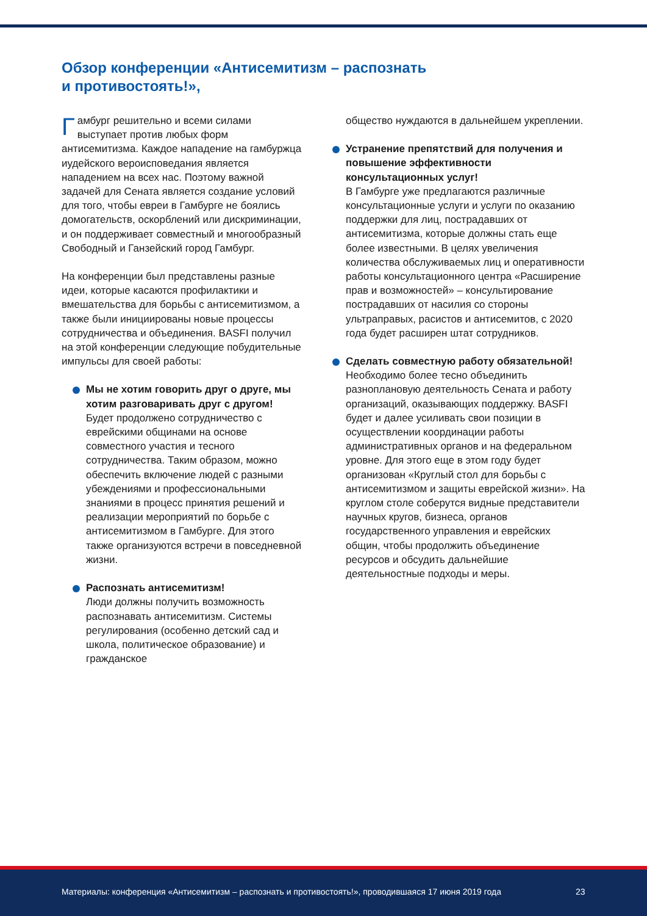Обзор конференции «Антисемитизм – распознать и противостоять!»,
Гамбург решительно и всеми силами выступает против любых форм антисемитизма. Каждое нападение на гамбуржца иудейского вероисповедания является нападением на всех нас. Поэтому важной задачей для Сената является создание условий для того, чтобы евреи в Гамбурге не боялись домогательств, оскорблений или дискриминации, и он поддерживает совместный и многообразный Свободный и Ганзейский город Гамбург.
На конференции был представлены разные идеи, которые касаются профилактики и вмешательства для борьбы с антисемитизмом, а также были инициированы новые процессы сотрудничества и объединения. BASFI получил на этой конференции следующие побудительные импульсы для своей работы:
Мы не хотим говорить друг о друге, мы хотим разговаривать друг с другом!
Будет продолжено сотрудничество с еврейскими общинами на основе совместного участия и тесного сотрудничества. Таким образом, можно обеспечить включение людей с разными убеждениями и профессиональными знаниями в процесс принятия решений и реализации мероприятий по борьбе с антисемитизмом в Гамбурге. Для этого также организуются встречи в повседневной жизни.
Распознать антисемитизм!
Люди должны получить возможность распознавать антисемитизм. Системы регулирования (особенно детский сад и школа, политическое образование) и гражданское
общество нуждаются в дальнейшем укреплении.
Устранение препятствий для получения и повышение эффективности консультационных услуг!
В Гамбурге уже предлагаются различные консультационные услуги и услуги по оказанию поддержки для лиц, пострадавших от антисемитизма, которые должны стать еще более известными. В целях увеличения количества обслуживаемых лиц и оперативности работы консультационного центра «Расширение прав и возможностей» – консультирование пострадавших от насилия со стороны ультраправых, расистов и антисемитов, с 2020 года будет расширен штат сотрудников.
Сделать совместную работу обязательной!
Необходимо более тесно объединить разноплановую деятельность Сената и работу организаций, оказывающих поддержку. BASFI будет и далее усиливать свои позиции в осуществлении координации работы административных органов и на федеральном уровне. Для этого еще в этом году будет организован «Круглый стол для борьбы с антисемитизмом и защиты еврейской жизни». На круглом столе соберутся видные представители научных кругов, бизнеса, органов государственного управления и еврейских общин, чтобы продолжить объединение ресурсов и обсудить дальнейшие деятельностные подходы и меры.
Материалы: конференция «Антисемитизм – распознать и противостоять!», проводившаяся 17 июня 2019 года
23